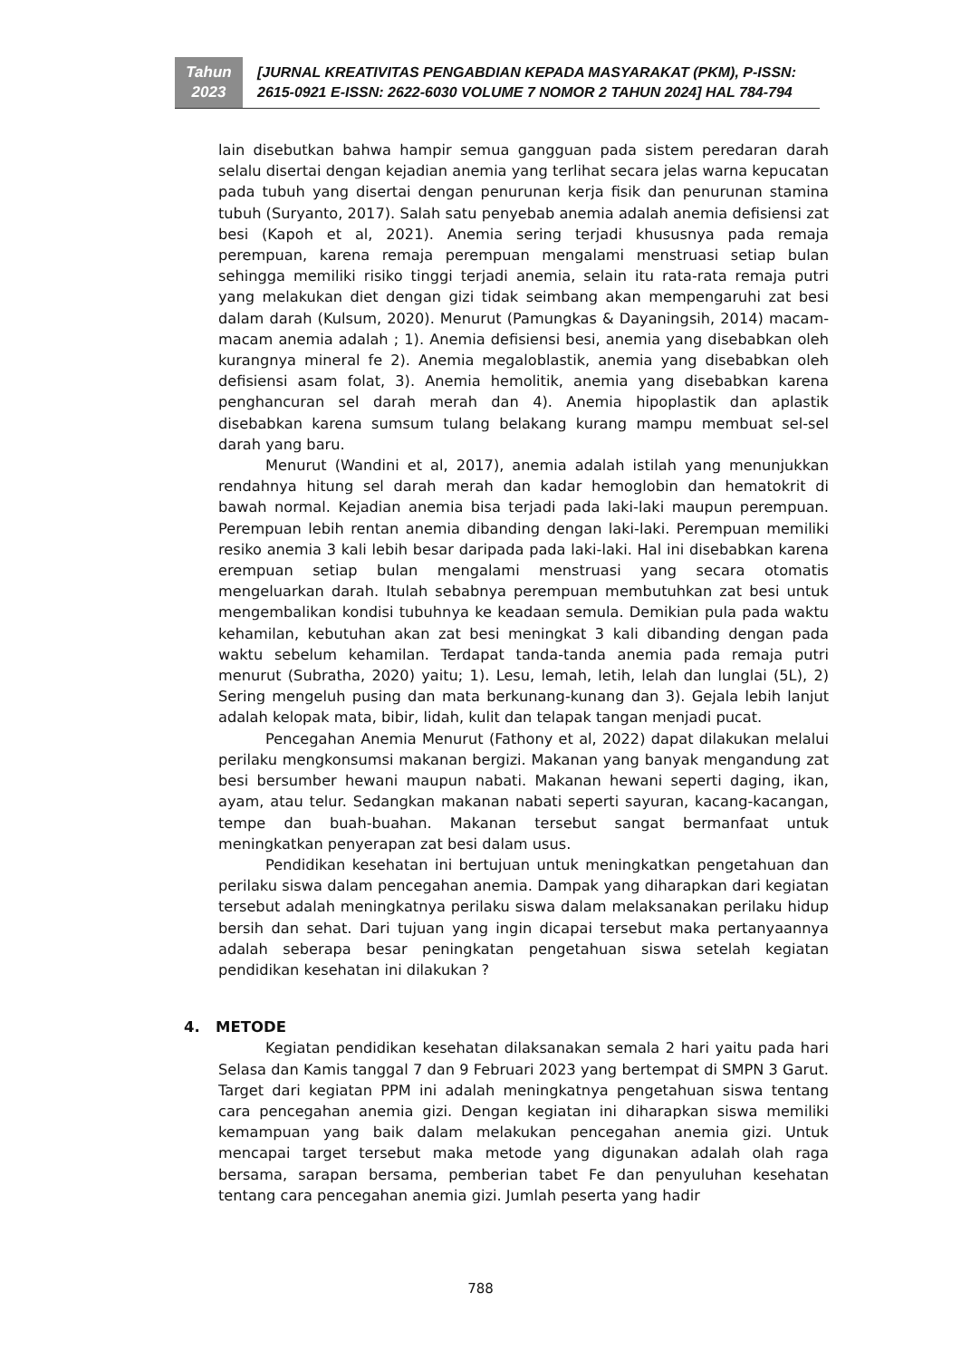Tahun
2023
[JURNAL KREATIVITAS PENGABDIAN KEPADA MASYARAKAT (PKM), P-ISSN:
2615-0921 E-ISSN: 2622-6030 VOLUME 7 NOMOR 2 TAHUN 2024] HAL 784-794
lain disebutkan bahwa hampir semua gangguan pada sistem peredaran darah selalu disertai dengan kejadian anemia yang terlihat secara jelas warna kepucatan pada tubuh yang disertai dengan penurunan kerja fisik dan penurunan stamina tubuh (Suryanto, 2017). Salah satu penyebab anemia adalah anemia defisiensi zat besi (Kapoh et al, 2021). Anemia sering terjadi khususnya pada remaja perempuan, karena remaja perempuan mengalami menstruasi setiap bulan sehingga memiliki risiko tinggi terjadi anemia, selain itu rata-rata remaja putri yang melakukan diet dengan gizi tidak seimbang akan mempengaruhi zat besi dalam darah (Kulsum, 2020). Menurut (Pamungkas & Dayaningsih, 2014) macam-macam anemia adalah ; 1). Anemia defisiensi besi, anemia yang disebabkan oleh kurangnya mineral fe 2). Anemia megaloblastik, anemia yang disebabkan oleh defisiensi asam folat, 3). Anemia hemolitik, anemia yang disebabkan karena penghancuran sel darah merah dan 4). Anemia hipoplastik dan aplastik disebabkan karena sumsum tulang belakang kurang mampu membuat sel-sel darah yang baru.
Menurut (Wandini et al, 2017), anemia adalah istilah yang menunjukkan rendahnya hitung sel darah merah dan kadar hemoglobin dan hematokrit di bawah normal. Kejadian anemia bisa terjadi pada laki-laki maupun perempuan. Perempuan lebih rentan anemia dibanding dengan laki-laki. Perempuan memiliki resiko anemia 3 kali lebih besar daripada pada laki-laki. Hal ini disebabkan karena erempuan setiap bulan mengalami menstruasi yang secara otomatis mengeluarkan darah. Itulah sebabnya perempuan membutuhkan zat besi untuk mengembalikan kondisi tubuhnya ke keadaan semula. Demikian pula pada waktu kehamilan, kebutuhan akan zat besi meningkat 3 kali dibanding dengan pada waktu sebelum kehamilan. Terdapat tanda-tanda anemia pada remaja putri menurut (Subratha, 2020) yaitu; 1). Lesu, lemah, letih, lelah dan lunglai (5L), 2) Sering mengeluh pusing dan mata berkunang-kunang dan 3). Gejala lebih lanjut adalah kelopak mata, bibir, lidah, kulit dan telapak tangan menjadi pucat.
Pencegahan Anemia Menurut (Fathony et al, 2022) dapat dilakukan melalui perilaku mengkonsumsi makanan bergizi. Makanan yang banyak mengandung zat besi bersumber hewani maupun nabati. Makanan hewani seperti daging, ikan, ayam, atau telur. Sedangkan makanan nabati seperti sayuran, kacang-kacangan, tempe dan buah-buahan. Makanan tersebut sangat bermanfaat untuk meningkatkan penyerapan zat besi dalam usus.
Pendidikan kesehatan ini bertujuan untuk meningkatkan pengetahuan dan perilaku siswa dalam pencegahan anemia. Dampak yang diharapkan dari kegiatan tersebut adalah meningkatnya perilaku siswa dalam melaksanakan perilaku hidup bersih dan sehat. Dari tujuan yang ingin dicapai tersebut maka pertanyaannya adalah seberapa besar peningkatan pengetahuan siswa setelah kegiatan pendidikan kesehatan ini dilakukan ?
4. METODE
Kegiatan pendidikan kesehatan dilaksanakan semala 2 hari yaitu pada hari Selasa dan Kamis tanggal 7 dan 9 Februari 2023 yang bertempat di SMPN 3 Garut. Target dari kegiatan PPM ini adalah meningkatnya pengetahuan siswa tentang cara pencegahan anemia gizi. Dengan kegiatan ini diharapkan siswa memiliki kemampuan yang baik dalam melakukan pencegahan anemia gizi. Untuk mencapai target tersebut maka metode yang digunakan adalah olah raga bersama, sarapan bersama, pemberian tabet Fe dan penyuluhan kesehatan tentang cara pencegahan anemia gizi. Jumlah peserta yang hadir
788